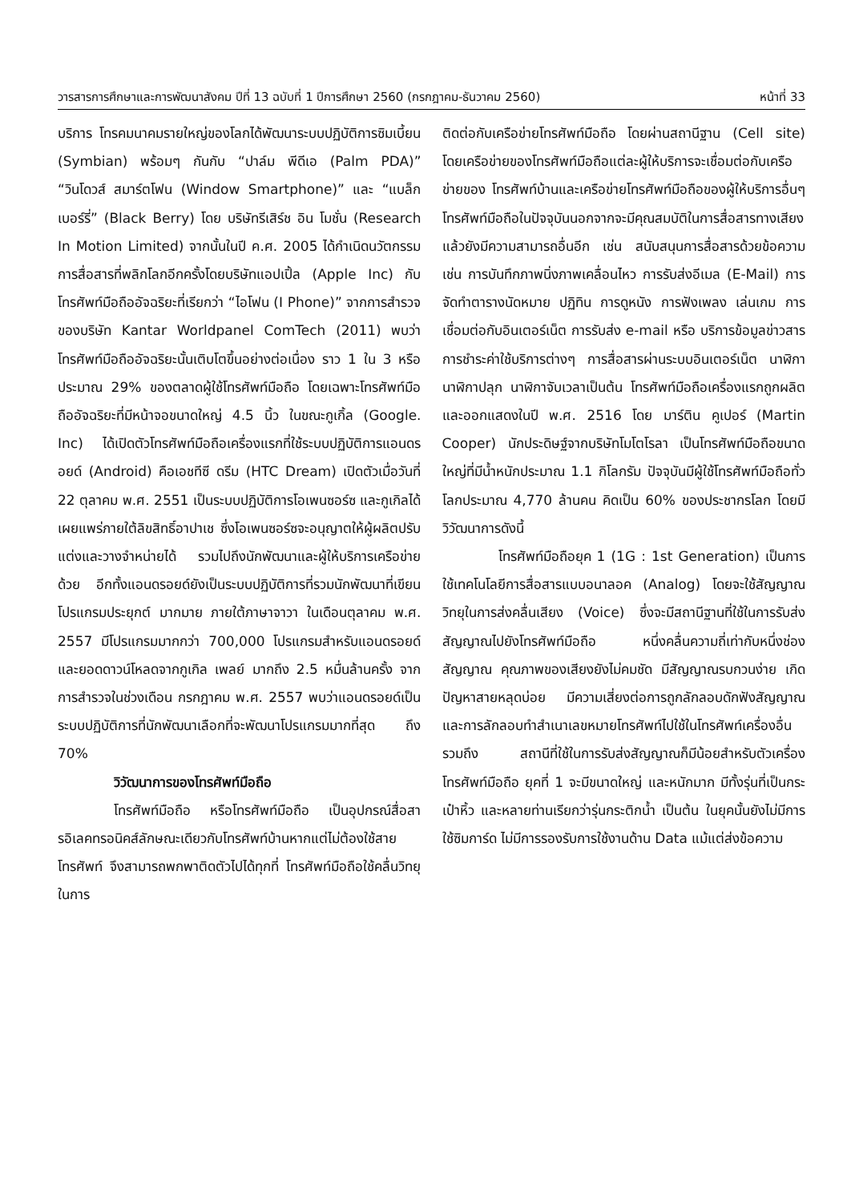วารสารการศึกษาและการพัฒนาสังคม ปีที่ 13 ฉบับที่ 1 ปีการศึกษา 2560 (กรกฎาคม-ธันวาคม 2560) หน้าที่ 33
บริการ โทรคมนาคมรายใหญ่ของโลกได้พัฒนาระบบปฏิบัติการซิมเบี้ยน (Symbian) พร้อมๆ กันกับ “ปาล์ม พีดีเอ (Palm PDA)” “วินโดวส์ สมาร์ตโฟน (Window Smartphone)” และ “แบล็กเบอร์รี่” (Black Berry) โดย บริษัทรีเสิร์ช อิน โมชั่น (Research In Motion Limited) จากนั้นในปี ค.ศ. 2005 ได้กำเนิดนวัตกรรมการสื่อสารที่พลิกโลกอีกครั้งโดยบริษัทแอปเปิ้ล (Apple Inc) กับโทรศัพท์มือถืออัจฉริยะที่เรียกว่า “ไอโฟน (I Phone)” จากการสำรวจของบริษัท Kantar Worldpanel ComTech (2011) พบว่าโทรศัพท์มือถืออัจฉริยะนั้นเติบโตขึ้นอย่างต่อเนื่อง ราว 1 ใน 3 หรือประมาณ 29% ของตลาดผู้ใช้โทรศัพท์มือถือ โดยเฉพาะโทรศัพท์มือถืออัจฉริยะที่มีหน้าจอขนาดใหญ่ 4.5 นิ้ว ในขณะกูเกิ้ล (Google. Inc) ได้เปิดตัวโทรศัพท์มือถือเครื่องแรกที่ใช้ระบบปฏิบัติการแอนดรอยด์ (Android) คือเอชทีซี ดรีม (HTC Dream) เปิดตัวเมื่อวันที่ 22 ตุลาคม พ.ศ. 2551 เป็นระบบปฏิบัติการโอเพนซอร์ซ และกูเกิลได้เผยแพร่ภายใต้ลิขสิทธิ์อาปาเช ซึ่งโอเพนซอร์ซจะอนุญาตให้ผู้ผลิตปรับแต่งและวางจำหน่ายได้ รวมไปถึงนักพัฒนาและผู้ให้บริการเครือข่ายด้วย อีกทั้งแอนดรอยด์ยังเป็นระบบปฏิบัติการที่รวมนักพัฒนาที่เขียนโปรแกรมประยุกต์ มากมาย ภายใต้ภาษาจาวา ในเดือนตุลาคม พ.ศ. 2557 มีโปรแกรมมากกว่า 700,000 โปรแกรมสำหรับแอนดรอยด์ และยอดดาวน์โหลดจากกูเกิล เพลย์ มากถึง 2.5 หมื่นล้านครั้ง จากการสำรวจในช่วงเดือน กรกฎาคม พ.ศ. 2557 พบว่าแอนดรอยด์เป็นระบบปฏิบัติการที่นักพัฒนาเลือกที่จะพัฒนาโปรแกรมมากที่สุด ถึง 70%
วิวัฒนาการของโทรศัพท์มือถือ
โทรศัพท์มือถือ หรือโทรศัพท์มือถือ เป็นอุปกรณ์สื่อสารอิเลคทรอนิคส์ลักษณะเดียวกับโทรศัพท์บ้านหากแต่ไม่ต้องใช้สายโทรศัพท์ จึงสามารถพกพาติดตัวไปได้ทุกที่ โทรศัพท์มือถือใช้คลื่นวิทยุในการ
ติดต่อกับเครือข่ายโทรศัพท์มือถือ โดยผ่านสถานีฐาน (Cell site) โดยเครือข่ายของโทรศัพท์มือถือแต่ละผู้ให้บริการจะเชื่อมต่อกับเครือข่ายของ โทรศัพท์บ้านและเครือข่ายโทรศัพท์มือถือของผู้ให้บริการอื่นๆ โทรศัพท์มือถือในปัจจุบันนอกจากจะมีคุณสมบัติในการสื่อสารทางเสียงแล้วยังมีความสามารถอื่นอีก เช่น สนับสนุนการสื่อสารด้วยข้อความ เช่น การบันทึกภาพนิ่งภาพเคลื่อนไหว การรับส่งอีเมล (E-Mail) การจัดทำตารางนัดหมาย ปฏิทิน การดูหนัง การฟังเพลง เล่นเกม การเชื่อมต่อกับอินเตอร์เน็ต การรับส่ง e-mail หรือ บริการข้อมูลข่าวสาร การชำระค่าใช้บริการต่างๆ การสื่อสารผ่านระบบอินเตอร์เน็ต นาฬิกา นาฬิกาปลุก นาฬิกาจับเวลาเป็นต้น โทรศัพท์มือถือเครื่องแรกถูกผลิตและออกแสดงในปี พ.ศ. 2516 โดย มาร์ติน คูเปอร์ (Martin Cooper) นักประดิษฐ์จากบริษัทโมโตโรลา เป็นโทรศัพท์มือถือขนาดใหญ่ที่มีน้ำหนักประมาณ 1.1 กิโลกรัม ปัจจุบันมีผู้ใช้โทรศัพท์มือถือทั่วโลกประมาณ 4,770 ล้านคน คิดเป็น 60% ของประชากรโลก โดยมีวิวัฒนาการดังนี้
โทรศัพท์มือถือยุค 1 (1G : 1st Generation) เป็นการใช้เทคโนโลยีการสื่อสารแบบอนาลอค (Analog) โดยจะใช้สัญญาณวิทยุในการส่งคลื่นเสียง (Voice) ซึ่งจะมีสถานีฐานที่ใช้ในการรับส่งสัญญาณไปยังโทรศัพท์มือถือ หนึ่งคลื่นความถี่เท่ากับหนึ่งช่องสัญญาณ คุณภาพของเสียงยังไม่คมชัด มีสัญญาณรบกวนง่าย เกิดปัญหาสายหลุดบ่อย มีความเสี่ยงต่อการถูกลักลอบดักฟังสัญญาณและการลักลอบทำสำเนาเลขหมายโทรศัพท์ไปใช้ในโทรศัพท์เครื่องอื่น รวมถึง สถานีที่ใช้ในการรับส่งสัญญาณก็มีน้อยสำหรับตัวเครื่องโทรศัพท์มือถือ ยุคที่ 1 จะมีขนาดใหญ่ และหนักมาก มีทั้งรุ่นที่เป็นกระเป๋าหิ้ว และหลายท่านเรียกว่ารุ่นกระติกน้ำ เป็นต้น ในยุคนั้นยังไม่มีการใช้ซิมการ์ด ไม่มีการรองรับการใช้งานด้าน Data แม้แต่ส่งข้อความ